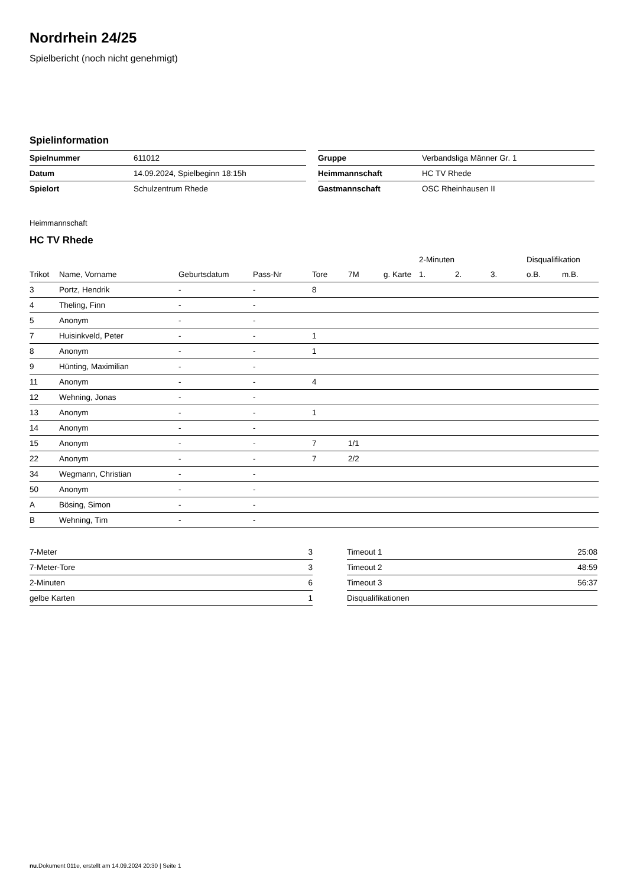Nordrhein 24/25
Spielbericht (noch nicht genehmigt)
Spielinformation
| Spielnummer | 611012 |
| Datum | 14.09.2024, Spielbeginn 18:15h |
| Spielort | Schulzentrum Rhede |
| Gruppe | Verbandsliga Männer Gr. 1 |
| Heimmannschaft | HC TV Rhede |
| Gastmannschaft | OSC Rheinhausen II |
Heimmannschaft
HC TV Rhede
| | | | | | | | 2-Minuten | | | Disqualifikation | |
| --- | --- | --- | --- | --- | --- | --- | --- | --- | --- | --- | --- |
| Trikot | Name, Vorname | Geburtsdatum | Pass-Nr | Tore | 7M | g. Karte | 1. | 2. | 3. | o.B. | m.B. |
| 3 | Portz, Hendrik | - | - | 8 | | | | | | | |
| 4 | Theling, Finn | - | - | | | | | | | | |
| 5 | Anonym | - | - | | | | | | | | |
| 7 | Huisinkveld, Peter | - | - | 1 | | | | | | | |
| 8 | Anonym | - | - | 1 | | | | | | | |
| 9 | Hünting, Maximilian | - | - | | | | | | | | |
| 11 | Anonym | - | - | 4 | | | | | | | |
| 12 | Wehning, Jonas | - | - | | | | | | | | |
| 13 | Anonym | - | - | 1 | | | | | | | |
| 14 | Anonym | - | - | | | | | | | | |
| 15 | Anonym | - | - | 7 | 1/1 | | | | | | |
| 22 | Anonym | - | - | 7 | 2/2 | | | | | | |
| 34 | Wegmann, Christian | - | - | | | | | | | | |
| 50 | Anonym | - | - | | | | | | | | |
| A | Bösing, Simon | - | - | | | | | | | | |
| B | Wehning, Tim | - | - | | | | | | | | |
| 7-Meter | 3 |
| 7-Meter-Tore | 3 |
| 2-Minuten | 6 |
| gelbe Karten | 1 |
| Timeout 1 | 25:08 |
| Timeout 2 | 48:59 |
| Timeout 3 | 56:37 |
| Disqualifikationen | |
nu.Dokument 011e, erstellt am 14.09.2024 20:30 | Seite 1